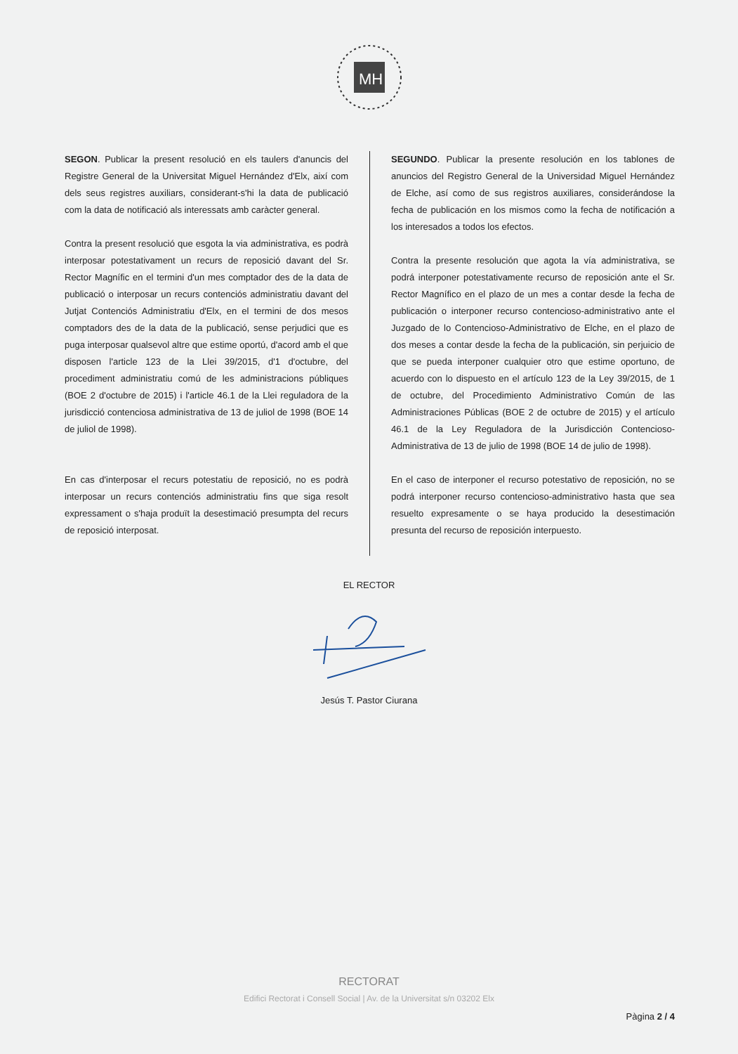MH
SEGON. Publicar la present resolució en els taulers d'anuncis del Registre General de la Universitat Miguel Hernández d'Elx, així com dels seus registres auxiliars, considerant-s'hi la data de publicació com la data de notificació als interessats amb caràcter general.
Contra la present resolució que esgota la via administrativa, es podrà interposar potestativament un recurs de reposició davant del Sr. Rector Magnífic en el termini d'un mes comptador des de la data de publicació o interposar un recurs contenciós administratiu davant del Jutjat Contenciós Administratiu d'Elx, en el termini de dos mesos comptadors des de la data de la publicació, sense perjudici que es puga interposar qualsevol altre que estime oportú, d'acord amb el que disposen l'article 123 de la Llei 39/2015, d'1 d'octubre, del procediment administratiu comú de les administracions públiques (BOE 2 d'octubre de 2015) i l'article 46.1 de la Llei reguladora de la jurisdicció contenciosa administrativa de 13 de juliol de 1998 (BOE 14 de juliol de 1998).
En cas d'interposar el recurs potestatiu de reposició, no es podrà interposar un recurs contenciós administratiu fins que siga resolt expressament o s'haja produït la desestimació presumpta del recurs de reposició interposat.
SEGUNDO. Publicar la presente resolución en los tablones de anuncios del Registro General de la Universidad Miguel Hernández de Elche, así como de sus registros auxiliares, considerándose la fecha de publicación en los mismos como la fecha de notificación a los interesados a todos los efectos.
Contra la presente resolución que agota la vía administrativa, se podrá interponer potestativamente recurso de reposición ante el Sr. Rector Magnífico en el plazo de un mes a contar desde la fecha de publicación o interponer recurso contencioso-administrativo ante el Juzgado de lo Contencioso-Administrativo de Elche, en el plazo de dos meses a contar desde la fecha de la publicación, sin perjuicio de que se pueda interponer cualquier otro que estime oportuno, de acuerdo con lo dispuesto en el artículo 123 de la Ley 39/2015, de 1 de octubre, del Procedimiento Administrativo Común de las Administraciones Públicas (BOE 2 de octubre de 2015) y el artículo 46.1 de la Ley Reguladora de la Jurisdicción Contencioso-Administrativa de 13 de julio de 1998 (BOE 14 de julio de 1998).
En el caso de interponer el recurso potestativo de reposición, no se podrá interponer recurso contencioso-administrativo hasta que sea resuelto expresamente o se haya producido la desestimación presunta del recurso de reposición interpuesto.
EL RECTOR
Jesús T. Pastor Ciurana
RECTORAT
Edifici Rectorat i Consell Social | Av. de la Universitat s/n 03202 Elx
Pàgina 2 / 4